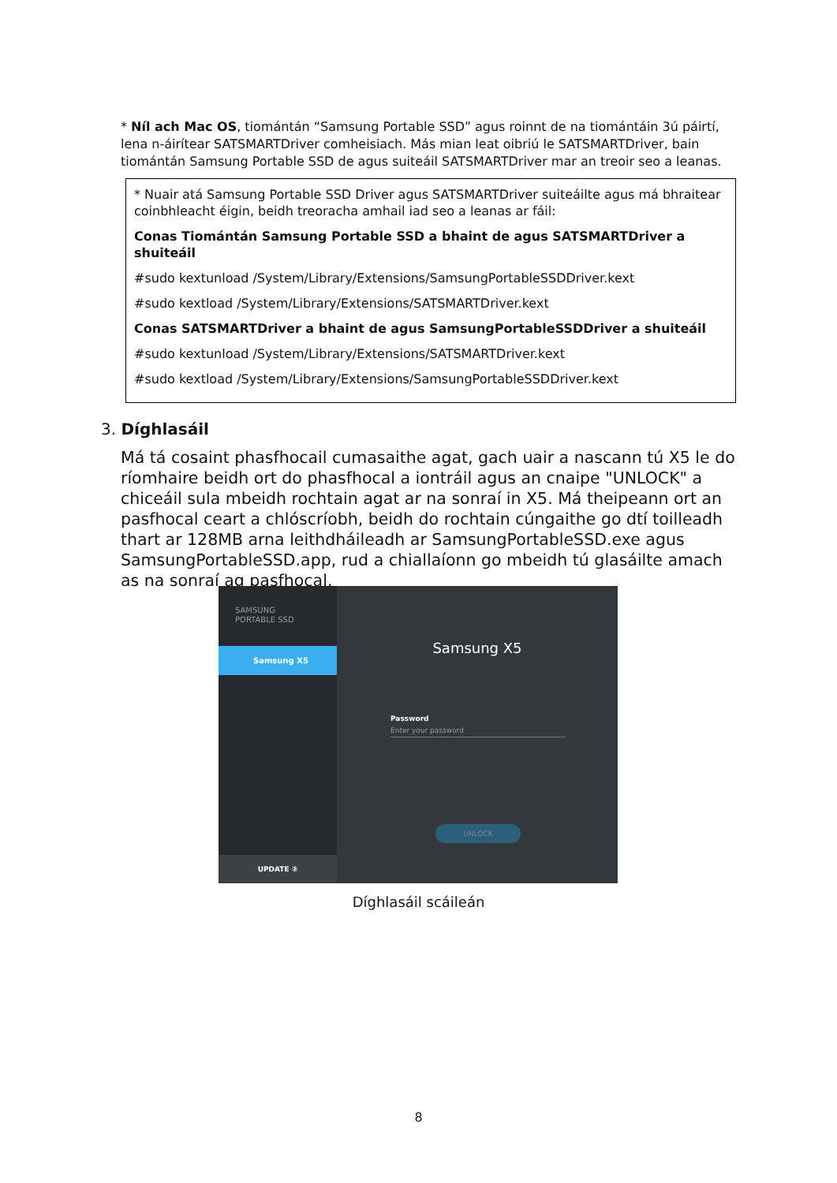* Níl ach Mac OS, tiomántán “Samsung Portable SSD” agus roinnt de na tiomántáin 3ú páirtí, lena n-áirítear SATSMARTDriver comheisiach. Más mian leat oibriú le SATSMARTDriver, bain tiomántán Samsung Portable SSD de agus suiteáil SATSMARTDriver mar an treoir seo a leanas.
* Nuair atá Samsung Portable SSD Driver agus SATSMARTDriver suiteáilte agus má bhraitear coinbhleacht éigin, beidh treoracha amhail iad seo a leanas ar fáil:
Conas Tiomántán Samsung Portable SSD a bhaint de agus SATSMARTDriver a shuiteáil
#sudo kextunload /System/Library/Extensions/SamsungPortableSSDDriver.kext
#sudo kextload /System/Library/Extensions/SATSMARTDriver.kext
Conas SATSMARTDriver a bhaint de agus SamsungPortableSSDDriver a shuiteáil
#sudo kextunload /System/Library/Extensions/SATSMARTDriver.kext
#sudo kextload /System/Library/Extensions/SamsungPortableSSDDriver.kext
3. Díghlasáil
Má tá cosaint phasfhocail cumasaithe agat, gach uair a nascann tú X5 le do ríomhaire beidh ort do phasfhocal a iontráil agus an cnaipe "UNLOCK" a chiceáil sula mbeidh rochtain agat ar na sonraí in X5. Má theipeann ort an pasfhocal ceart a chlóscríobh, beidh do rochtain cúngaithe go dtí toilleadh thart ar 128MB arna leithdháileadh ar SamsungPortableSSD.exe agus SamsungPortableSSD.app, rud a chiallaíonn go mbeidh tú glasáilte amach as na sonraí ag pasfhocal.
SAMSUNG
PORTABLE SSD
Samsung X5
UPDATE ②
Samsung X5
Password
Enter your password
UNLOCK
Díghlasáil scáileán
8